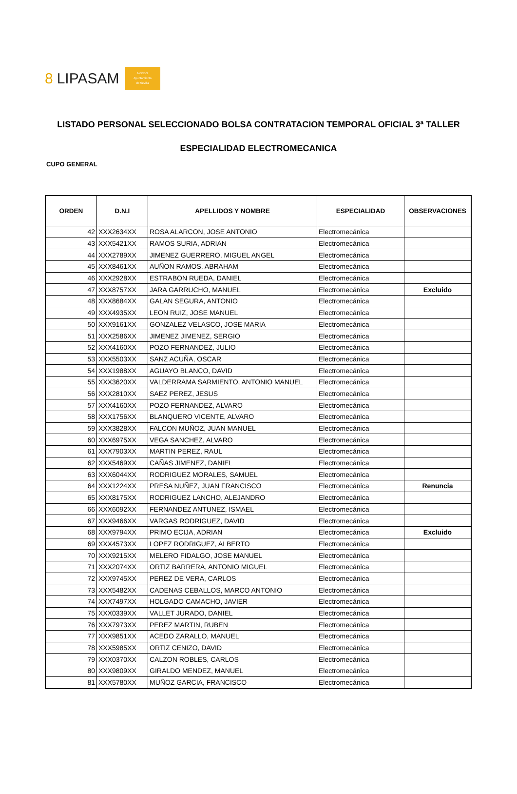8 LIPASAM
NO8DO
Ayuntamiento
de Sevilla
LISTADO PERSONAL SELECCIONADO BOLSA CONTRATACION TEMPORAL OFICIAL 3ª TALLER
ESPECIALIDAD ELECTROMECANICA
CUPO GENERAL
| ORDEN | D.N.I | APELLIDOS Y NOMBRE | ESPECIALIDAD | OBSERVACIONES |
| --- | --- | --- | --- | --- |
| 42 | XXX2634XX | ROSA ALARCON, JOSE ANTONIO | Electromecánica | |
| 43 | XXX5421XX | RAMOS SURIA, ADRIAN | Electromecánica | |
| 44 | XXX2789XX | JIMENEZ GUERRERO, MIGUEL ANGEL | Electromecánica | |
| 45 | XXX8461XX | AUÑON RAMOS, ABRAHAM | Electromecánica | |
| 46 | XXX2928XX | ESTRABON RUEDA, DANIEL | Electromecánica | |
| 47 | XXX8757XX | JARA GARRUCHO, MANUEL | Electromecánica | Excluido |
| 48 | XXX8684XX | GALAN SEGURA, ANTONIO | Electromecánica | |
| 49 | XXX4935XX | LEON RUIZ, JOSE MANUEL | Electromecánica | |
| 50 | XXX9161XX | GONZALEZ VELASCO, JOSE MARIA | Electromecánica | |
| 51 | XXX2586XX | JIMENEZ JIMENEZ, SERGIO | Electromecánica | |
| 52 | XXX4160XX | POZO FERNANDEZ, JULIO | Electromecánica | |
| 53 | XXX5503XX | SANZ ACUÑA, OSCAR | Electromecánica | |
| 54 | XXX1988XX | AGUAYO BLANCO, DAVID | Electromecánica | |
| 55 | XXX3620XX | VALDERRAMA SARMIENTO, ANTONIO MANUEL | Electromecánica | |
| 56 | XXX2810XX | SAEZ PEREZ, JESUS | Electromecánica | |
| 57 | XXX4160XX | POZO FERNANDEZ, ALVARO | Electromecánica | |
| 58 | XXX1756XX | BLANQUERO VICENTE, ALVARO | Electromecánica | |
| 59 | XXX3828XX | FALCON MUÑOZ, JUAN MANUEL | Electromecánica | |
| 60 | XXX6975XX | VEGA SANCHEZ, ALVARO | Electromecánica | |
| 61 | XXX7903XX | MARTIN PEREZ, RAUL | Electromecánica | |
| 62 | XXX5469XX | CAÑAS JIMENEZ, DANIEL | Electromecánica | |
| 63 | XXX6044XX | RODRIGUEZ MORALES, SAMUEL | Electromecánica | |
| 64 | XXX1224XX | PRESA NUÑEZ, JUAN FRANCISCO | Electromecánica | Renuncia |
| 65 | XXX8175XX | RODRIGUEZ LANCHO, ALEJANDRO | Electromecánica | |
| 66 | XXX6092XX | FERNANDEZ ANTUNEZ, ISMAEL | Electromecánica | |
| 67 | XXX9466XX | VARGAS RODRIGUEZ, DAVID | Electromecánica | |
| 68 | XXX9794XX | PRIMO ECIJA, ADRIAN | Electromecánica | Excluido |
| 69 | XXX4573XX | LOPEZ RODRIGUEZ, ALBERTO | Electromecánica | |
| 70 | XXX9215XX | MELERO FIDALGO, JOSE MANUEL | Electromecánica | |
| 71 | XXX2074XX | ORTIZ BARRERA, ANTONIO MIGUEL | Electromecánica | |
| 72 | XXX9745XX | PEREZ DE VERA, CARLOS | Electromecánica | |
| 73 | XXX5482XX | CADENAS CEBALLOS, MARCO ANTONIO | Electromecánica | |
| 74 | XXX7497XX | HOLGADO CAMACHO, JAVIER | Electromecánica | |
| 75 | XXX0339XX | VALLET JURADO, DANIEL | Electromecánica | |
| 76 | XXX7973XX | PEREZ MARTIN, RUBEN | Electromecánica | |
| 77 | XXX9851XX | ACEDO ZARALLO, MANUEL | Electromecánica | |
| 78 | XXX5985XX | ORTIZ CENIZO, DAVID | Electromecánica | |
| 79 | XXX0370XX | CALZON ROBLES, CARLOS | Electromecánica | |
| 80 | XXX9809XX | GIRALDO MENDEZ, MANUEL | Electromecánica | |
| 81 | XXX5780XX | MUÑOZ GARCIA, FRANCISCO | Electromecánica | |